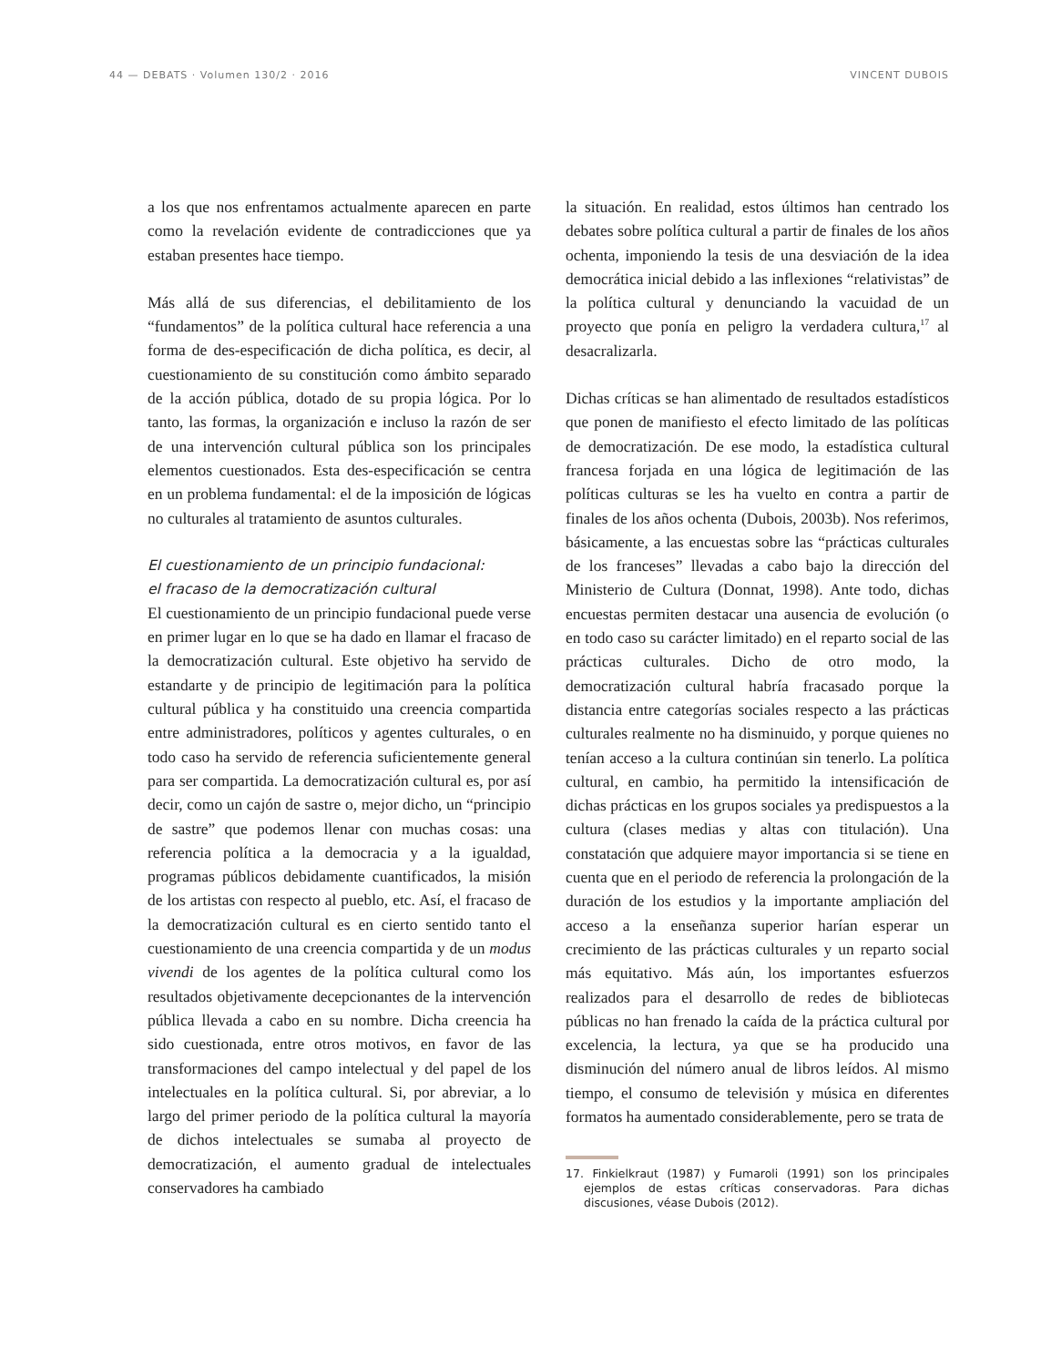44 — DEBATS · Volumen 130/2 · 2016 VINCENT DUBOIS
a los que nos enfrentamos actualmente aparecen en parte como la revelación evidente de contradicciones que ya estaban presentes hace tiempo.
Más allá de sus diferencias, el debilitamiento de los “fundamentos” de la política cultural hace referencia a una forma de des-especificación de dicha política, es decir, al cuestionamiento de su constitución como ámbito separado de la acción pública, dotado de su propia lógica. Por lo tanto, las formas, la organización e incluso la razón de ser de una intervención cultural pública son los principales elementos cuestionados. Esta des-especificación se centra en un problema fundamental: el de la imposición de lógicas no culturales al tratamiento de asuntos culturales.
El cuestionamiento de un principio fundacional:
el fracaso de la democratización cultural
El cuestionamiento de un principio fundacional puede verse en primer lugar en lo que se ha dado en llamar el fracaso de la democratización cultural. Este objetivo ha servido de estandarte y de principio de legitimación para la política cultural pública y ha constituido una creencia compartida entre administradores, políticos y agentes culturales, o en todo caso ha servido de referencia suficientemente general para ser compartida. La democratización cultural es, por así decir, como un cajón de sastre o, mejor dicho, un “principio de sastre” que podemos llenar con muchas cosas: una referencia política a la democracia y a la igualdad, programas públicos debidamente cuantificados, la misión de los artistas con respecto al pueblo, etc. Así, el fracaso de la democratización cultural es en cierto sentido tanto el cuestionamiento de una creencia compartida y de un modus vivendi de los agentes de la política cultural como los resultados objetivamente decepcionantes de la intervención pública llevada a cabo en su nombre. Dicha creencia ha sido cuestionada, entre otros motivos, en favor de las transformaciones del campo intelectual y del papel de los intelectuales en la política cultural. Si, por abreviar, a lo largo del primer periodo de la política cultural la mayoría de dichos intelectuales se sumaba al proyecto de democratización, el aumento gradual de intelectuales conservadores ha cambiado
la situación. En realidad, estos últimos han centrado los debates sobre política cultural a partir de finales de los años ochenta, imponiendo la tesis de una desviación de la idea democrática inicial debido a las inflexiones “relativistas” de la política cultural y denunciando la vacuidad de un proyecto que ponía en peligro la verdadera cultura,<sup>17</sup> al desacralizarla.
Dichas críticas se han alimentado de resultados estadísticos que ponen de manifiesto el efecto limitado de las políticas de democratización. De ese modo, la estadística cultural francesa forjada en una lógica de legitimación de las políticas culturas se les ha vuelto en contra a partir de finales de los años ochenta (Dubois, 2003b). Nos referimos, básicamente, a las encuestas sobre las “prácticas culturales de los franceses” llevadas a cabo bajo la dirección del Ministerio de Cultura (Donnat, 1998). Ante todo, dichas encuestas permiten destacar una ausencia de evolución (o en todo caso su carácter limitado) en el reparto social de las prácticas culturales. Dicho de otro modo, la democratización cultural habría fracasado porque la distancia entre categorías sociales respecto a las prácticas culturales realmente no ha disminuido, y porque quienes no tenían acceso a la cultura continúan sin tenerlo. La política cultural, en cambio, ha permitido la intensificación de dichas prácticas en los grupos sociales ya predispuestos a la cultura (clases medias y altas con titulación). Una constatación que adquiere mayor importancia si se tiene en cuenta que en el periodo de referencia la prolongación de la duración de los estudios y la importante ampliación del acceso a la enseñanza superior harían esperar un crecimiento de las prácticas culturales y un reparto social más equitativo. Más aún, los importantes esfuerzos realizados para el desarrollo de redes de bibliotecas públicas no han frenado la caída de la práctica cultural por excelencia, la lectura, ya que se ha producido una disminución del número anual de libros leídos. Al mismo tiempo, el consumo de televisión y música en diferentes formatos ha aumentado considerablemente, pero se trata de
17. Finkielkraut (1987) y Fumaroli (1991) son los principales ejemplos de estas críticas conservadoras. Para dichas discusiones, véase Dubois (2012).